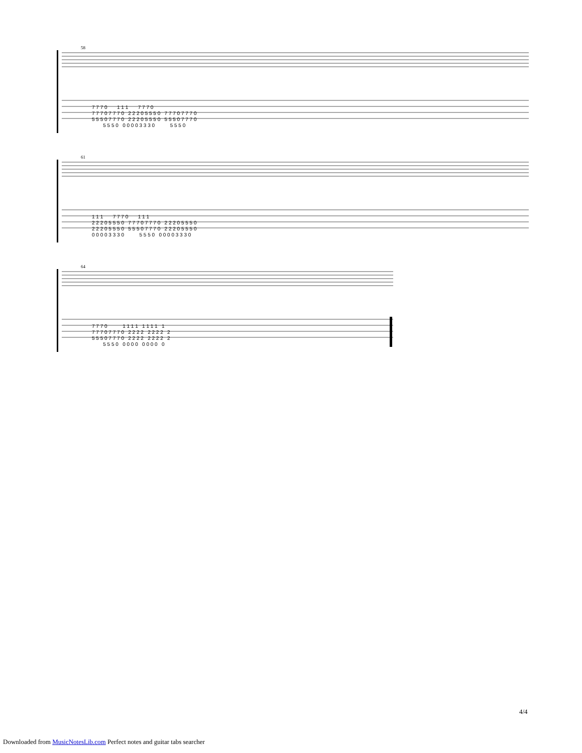58
7 7 7 0 1 1 1 7 7 7 0 7 7 7 0 7 7 7 0 2 2 2 0 5 5 5 0 7 7 7 0 7 7 7 0 5 5 5 0 7 7 7 0 2 2 2 0 5 5 5 0 5 5 5 0 7 7 7 0 5 5 5 0 0 0 0 0 3 3 3 0 5 5 5 0
61
1 1 1 7 7 7 0 1 1 1 2 2 2 0 5 5 5 0 7 7 7 0 7 7 7 0 2 2 2 0 5 5 5 0 2 2 2 0 5 5 5 0 5 5 5 0 7 7 7 0 2 2 2 0 5 5 5 0 0 0 0 0 3 3 3 0 5 5 5 0 0 0 0 0 3 3 3 0
64
7 7 7 0 1 1 1 1 1 1 1 1 1 7 7 7 0 7 7 7 0 2 2 2 2 2 2 2 2 2 5 5 5 0 7 7 7 0 2 2 2 2 2 2 2 2 2 5 5 5 0 0 0 0 0 0 0 0 0 0
4/4
Downloaded from MusicNotesLib.com Perfect notes and guitar tabs searcher